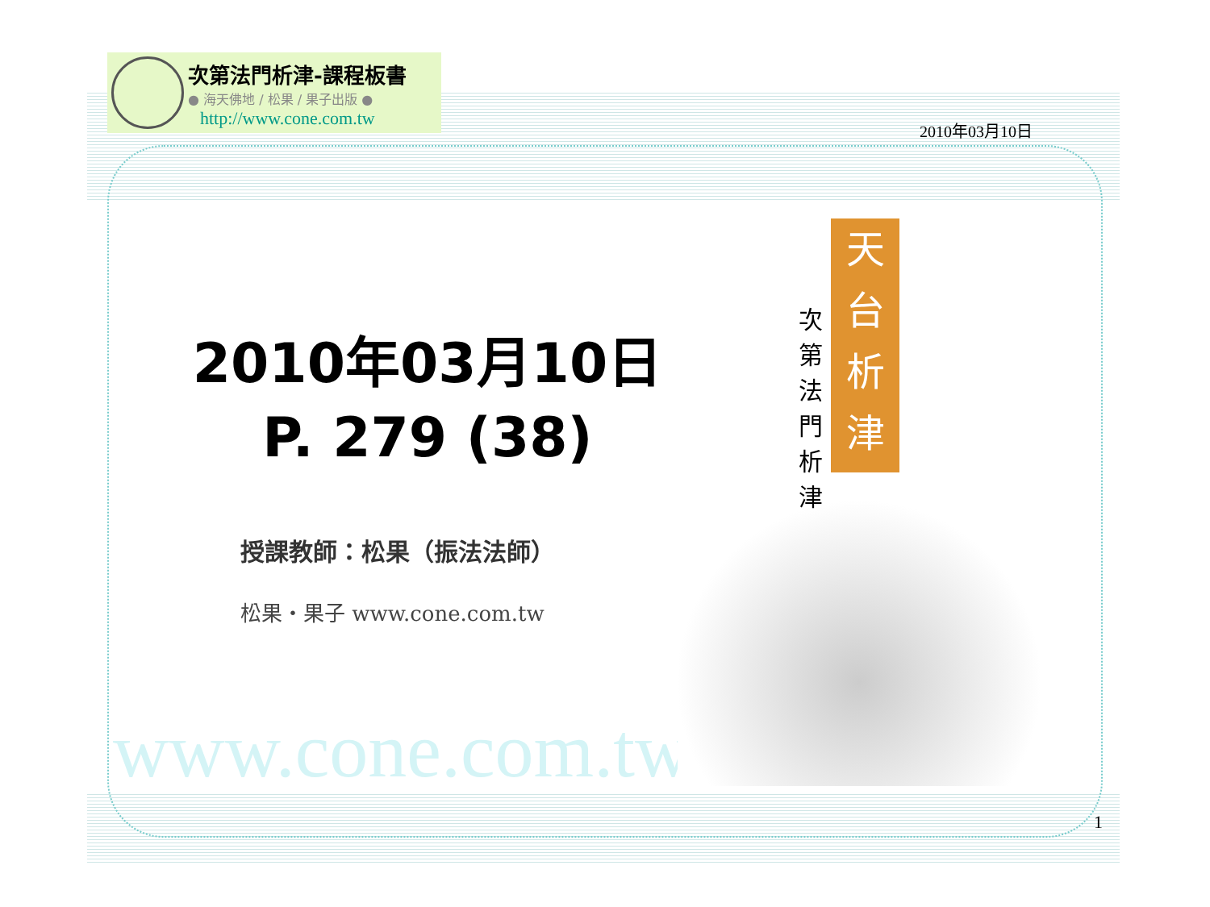次第法門析津-課程板書
● 海天佛地 / 松果 / 果子出版 ●
http://www.cone.com.tw
2010年03月10日
2010年03月10日
P. 279 (38)
授課教師：松果（振法法師）
松果・果子 www.cone.com.tw
www.cone.com.tw
天台析津
次第法門析津
1